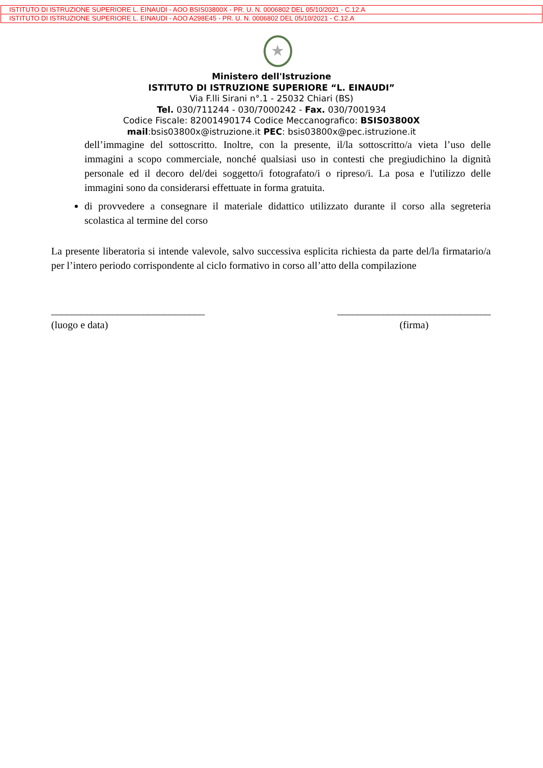ISTITUTO DI ISTRUZIONE SUPERIORE L. EINAUDI - AOO BSIS03800X - PR. U. N. 0006802 DEL 05/10/2021 - C.12.A
ISTITUTO DI ISTRUZIONE SUPERIORE L. EINAUDI - AOO A298E45 - PR. U. N. 0006802 DEL 05/10/2021 - C.12.A
★
Ministero dell'Istruzione
ISTITUTO DI ISTRUZIONE SUPERIORE “L. EINAUDI”
Via F.lli Sirani n°.1 - 25032 Chiari (BS)
Tel. 030/711244 - 030/7000242 - Fax. 030/7001934
Codice Fiscale: 82001490174 Codice Meccanografico: BSIS03800X
mail:bsis03800x@istruzione.it PEC: bsis03800x@pec.istruzione.it
dell’immagine del sottoscritto. Inoltre, con la presente, il/la sottoscritto/a vieta l’uso delle immagini a scopo commerciale, nonché qualsiasi uso in contesti che pregiudichino la dignità personale ed il decoro del/dei soggetto/i fotografato/i o ripreso/i. La posa e l'utilizzo delle immagini sono da considerarsi effettuate in forma gratuita.
di provvedere a consegnare il materiale didattico utilizzato durante il corso alla segreteria scolastica al termine del corso
La presente liberatoria si intende valevole, salvo successiva esplicita richiesta da parte del/la firmatario/a per l’intero periodo corrispondente al ciclo formativo in corso all’atto della compilazione
______________________________
(luogo e data)
______________________________
(firma)